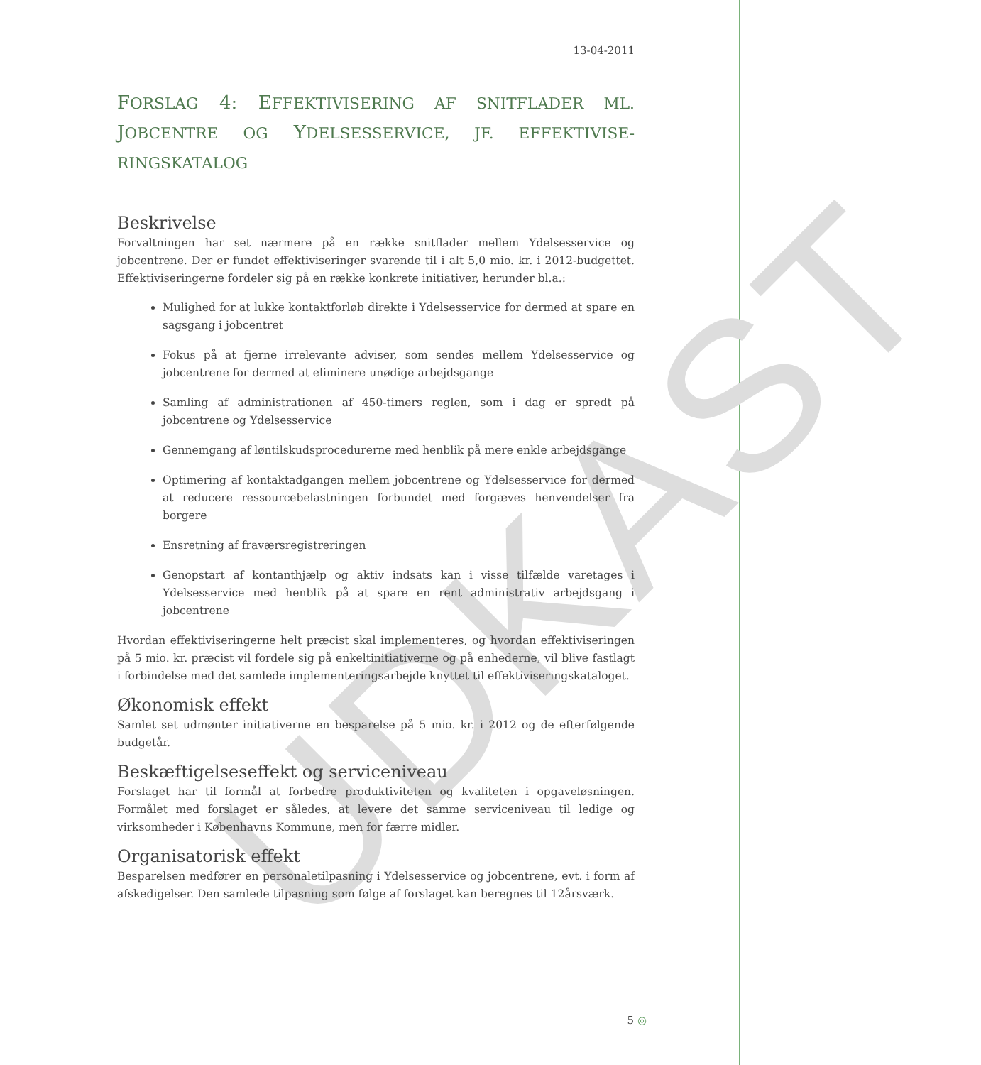UDKAST
13-04-2011
FORSLAG 4: EFFEKTIVISERING AF SNITFLADER ML. JOBCENTRE OG YDELSESSERVICE, JF. EFFEKTIVISE-RINGSKATALOG
Beskrivelse
Forvaltningen har set nærmere på en række snitflader mellem Ydelsesservice og jobcentrene. Der er fundet effektiviseringer svarende til i alt 5,0 mio. kr. i 2012-budgettet. Effektiviseringerne fordeler sig på en række konkrete initiativer, herunder bl.a.:
Mulighed for at lukke kontaktforløb direkte i Ydelsesservice for dermed at spare en sagsgang i jobcentret
Fokus på at fjerne irrelevante adviser, som sendes mellem Ydelsesservice og jobcentrene for dermed at eliminere unødige arbejdsgange
Samling af administrationen af 450-timers reglen, som i dag er spredt på jobcentrene og Ydelsesservice
Gennemgang af løntilskudsprocedurerne med henblik på mere enkle arbejdsgange
Optimering af kontaktadgangen mellem jobcentrene og Ydelsesservice for dermed at reducere ressourcebelastningen forbundet med forgæves henvendelser fra borgere
Ensretning af fraværsregistreringen
Genopstart af kontanthjælp og aktiv indsats kan i visse tilfælde varetages i Ydelsesservice med henblik på at spare en rent administrativ arbejdsgang i jobcentrene
Hvordan effektiviseringerne helt præcist skal implementeres, og hvordan effektiviseringen på 5 mio. kr. præcist vil fordele sig på enkeltinitiativerne og på enhederne, vil blive fastlagt i forbindelse med det samlede implementeringsarbejde knyttet til effektiviseringskataloget.
Økonomisk effekt
Samlet set udmønter initiativerne en besparelse på 5 mio. kr. i 2012 og de efterfølgende budgetår.
Beskæftigelseseffekt og serviceniveau
Forslaget har til formål at forbedre produktiviteten og kvaliteten i opgaveløsningen. Formålet med forslaget er således, at levere det samme serviceniveau til ledige og virksomheder i Københavns Kommune, men for færre midler.
Organisatorisk effekt
Besparelsen medfører en personaletilpasning i Ydelsesservice og jobcentrene, evt. i form af afskedigelser. Den samlede tilpasning som følge af forslaget kan beregnes til 12årsværk.
5 ◎